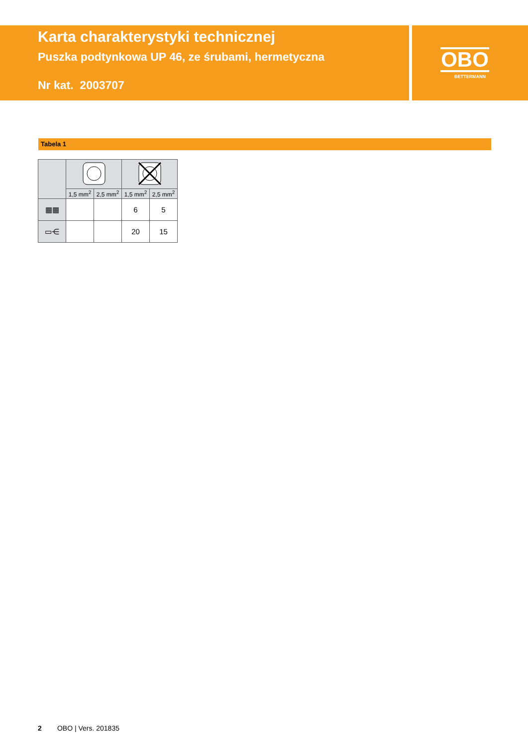Karta charakterystyki technicznej
Puszka podtynkowa UP 46, ze śrubami, hermetyczna
Nr kat. 2003707
OBO
BETTERMANN
Tabela 1
| | 1,5 mm<sup>2</sup> | 2,5 mm<sup>2</sup> | 1,5 mm<sup>2</sup> | 2,5 mm<sup>2</sup> |
| --- | --- | --- | --- | --- |
| ▦▦ | | | 6 | 5 |
| ▭⋲ | | | 20 | 15 |
2 OBO | Vers. 201835